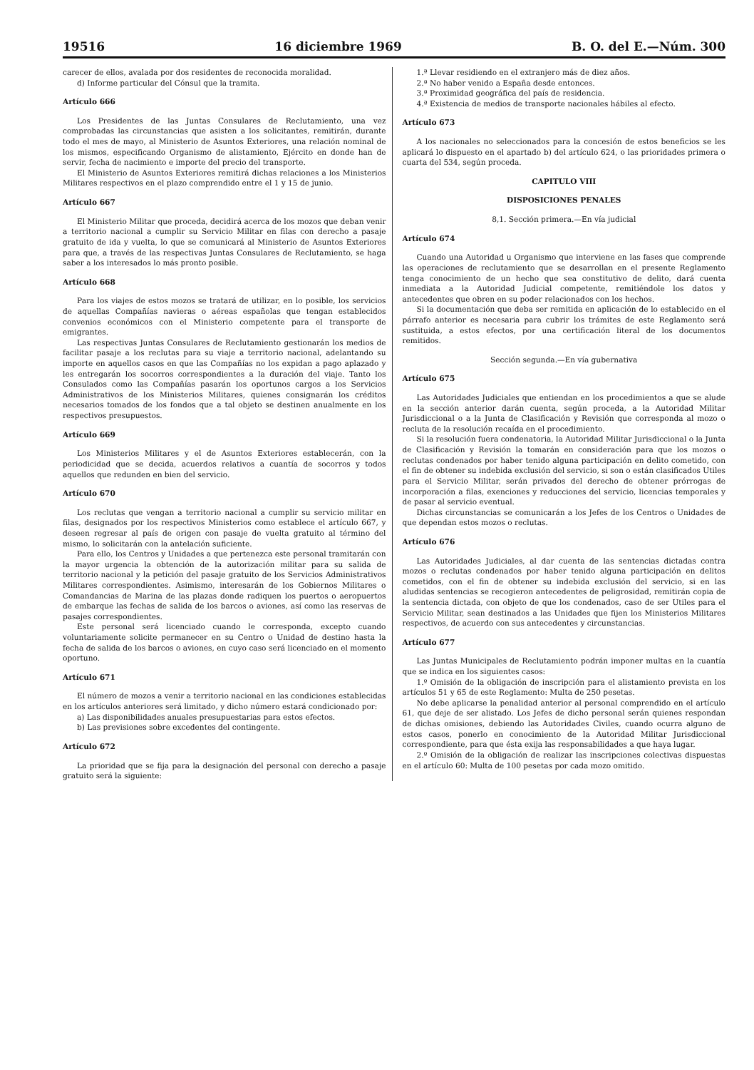19516 16 diciembre 1969 B. O. del E.—Núm. 300
carecer de ellos, avalada por dos residentes de reconocida moralidad.
d) Informe particular del Cónsul que la tramita.
Artículo 666
Los Presidentes de las Juntas Consulares de Reclutamiento, una vez comprobadas las circunstancias que asisten a los solicitantes, remitirán, durante todo el mes de mayo, al Ministerio de Asuntos Exteriores, una relación nominal de los mismos, especificando Organismo de alistamiento, Ejército en donde han de servir, fecha de nacimiento e importe del precio del transporte.
El Ministerio de Asuntos Exteriores remitirá dichas relaciones a los Ministerios Militares respectivos en el plazo comprendido entre el 1 y 15 de junio.
Artículo 667
El Ministerio Militar que proceda, decidirá acerca de los mozos que deban venir a territorio nacional a cumplir su Servicio Militar en filas con derecho a pasaje gratuito de ida y vuelta, lo que se comunicará al Ministerio de Asuntos Exteriores para que, a través de las respectivas Juntas Consulares de Reclutamiento, se haga saber a los interesados lo más pronto posible.
Artículo 668
Para los viajes de estos mozos se tratará de utilizar, en lo posible, los servicios de aquellas Compañías navieras o aéreas españolas que tengan establecidos convenios económicos con el Ministerio competente para el transporte de emigrantes.
Las respectivas Juntas Consulares de Reclutamiento gestionarán los medios de facilitar pasaje a los reclutas para su viaje a territorio nacional, adelantando su importe en aquellos casos en que las Compañías no los expidan a pago aplazado y les entregarán los socorros correspondientes a la duración del viaje. Tanto los Consulados como las Compañías pasarán los oportunos cargos a los Servicios Administrativos de los Ministerios Militares, quienes consignarán los créditos necesarios tomados de los fondos que a tal objeto se destinen anualmente en los respectivos presupuestos.
Artículo 669
Los Ministerios Militares y el de Asuntos Exteriores establecerán, con la periodicidad que se decida, acuerdos relativos a cuantía de socorros y todos aquellos que redunden en bien del servicio.
Artículo 670
Los reclutas que vengan a territorio nacional a cumplir su servicio militar en filas, designados por los respectivos Ministerios como establece el artículo 667, y deseen regresar al país de origen con pasaje de vuelta gratuito al término del mismo, lo solicitarán con la antelación suficiente.
Para ello, los Centros y Unidades a que pertenezca este personal tramitarán con la mayor urgencia la obtención de la autorización militar para su salida de territorio nacional y la petición del pasaje gratuito de los Servicios Administrativos Militares correspondientes. Asimismo, interesarán de los Gobiernos Militares o Comandancias de Marina de las plazas donde radiquen los puertos o aeropuertos de embarque las fechas de salida de los barcos o aviones, así como las reservas de pasajes correspondientes.
Este personal será licenciado cuando le corresponda, excepto cuando voluntariamente solicite permanecer en su Centro o Unidad de destino hasta la fecha de salida de los barcos o aviones, en cuyo caso será licenciado en el momento oportuno.
Artículo 671
El número de mozos a venir a territorio nacional en las condiciones establecidas en los artículos anteriores será limitado, y dicho número estará condicionado por:
a) Las disponibilidades anuales presupuestarias para estos efectos.
b) Las previsiones sobre excedentes del contingente.
Artículo 672
La prioridad que se fija para la designación del personal con derecho a pasaje gratuito será la siguiente:
1.ª Llevar residiendo en el extranjero más de diez años.
2.ª No haber venido a España desde entonces.
3.ª Proximidad geográfica del país de residencia.
4.ª Existencia de medios de transporte nacionales hábiles al efecto.
Artículo 673
A los nacionales no seleccionados para la concesión de estos beneficios se les aplicará lo dispuesto en el apartado b) del artículo 624, o las prioridades primera o cuarta del 534, según proceda.
CAPITULO VIII
DISPOSICIONES PENALES
8,1. Sección primera.—En vía judicial
Artículo 674
Cuando una Autoridad u Organismo que interviene en las fases que comprende las operaciones de reclutamiento que se desarrollan en el presente Reglamento tenga conocimiento de un hecho que sea constitutivo de delito, dará cuenta inmediata a la Autoridad Judicial competente, remitiéndole los datos y antecedentes que obren en su poder relacionados con los hechos.
Si la documentación que deba ser remitida en aplicación de lo establecido en el párrafo anterior es necesaria para cubrir los trámites de este Reglamento será sustituida, a estos efectos, por una certificación literal de los documentos remitidos.
Sección segunda.—En vía gubernativa
Artículo 675
Las Autoridades Judiciales que entiendan en los procedimientos a que se alude en la sección anterior darán cuenta, según proceda, a la Autoridad Militar Jurisdiccional o a la Junta de Clasificación y Revisión que corresponda al mozo o recluta de la resolución recaída en el procedimiento.
Si la resolución fuera condenatoria, la Autoridad Militar Jurisdiccional o la Junta de Clasificación y Revisión la tomarán en consideración para que los mozos o reclutas condenados por haber tenido alguna participación en delito cometido, con el fin de obtener su indebida exclusión del servicio, si son o están clasificados Utiles para el Servicio Militar, serán privados del derecho de obtener prórrogas de incorporación a filas, exenciones y reducciones del servicio, licencias temporales y de pasar al servicio eventual.
Dichas circunstancias se comunicarán a los Jefes de los Centros o Unidades de que dependan estos mozos o reclutas.
Artículo 676
Las Autoridades Judiciales, al dar cuenta de las sentencias dictadas contra mozos o reclutas condenados por haber tenido alguna participación en delitos cometidos, con el fin de obtener su indebida exclusión del servicio, si en las aludidas sentencias se recogieron antecedentes de peligrosidad, remitirán copia de la sentencia dictada, con objeto de que los condenados, caso de ser Utiles para el Servicio Militar, sean destinados a las Unidades que fijen los Ministerios Militares respectivos, de acuerdo con sus antecedentes y circunstancias.
Artículo 677
Las Juntas Municipales de Reclutamiento podrán imponer multas en la cuantía que se indica en los siguientes casos:
1.º Omisión de la obligación de inscripción para el alistamiento prevista en los artículos 51 y 65 de este Reglamento: Multa de 250 pesetas.
No debe aplicarse la penalidad anterior al personal comprendido en el artículo 61, que deje de ser alistado. Los Jefes de dicho personal serán quienes respondan de dichas omisiones, debiendo las Autoridades Civiles, cuando ocurra alguno de estos casos, ponerlo en conocimiento de la Autoridad Militar Jurisdiccional correspondiente, para que ésta exija las responsabilidades a que haya lugar.
2.º Omisión de la obligación de realizar las inscripciones colectivas dispuestas en el artículo 60: Multa de 100 pesetas por cada mozo omitido.